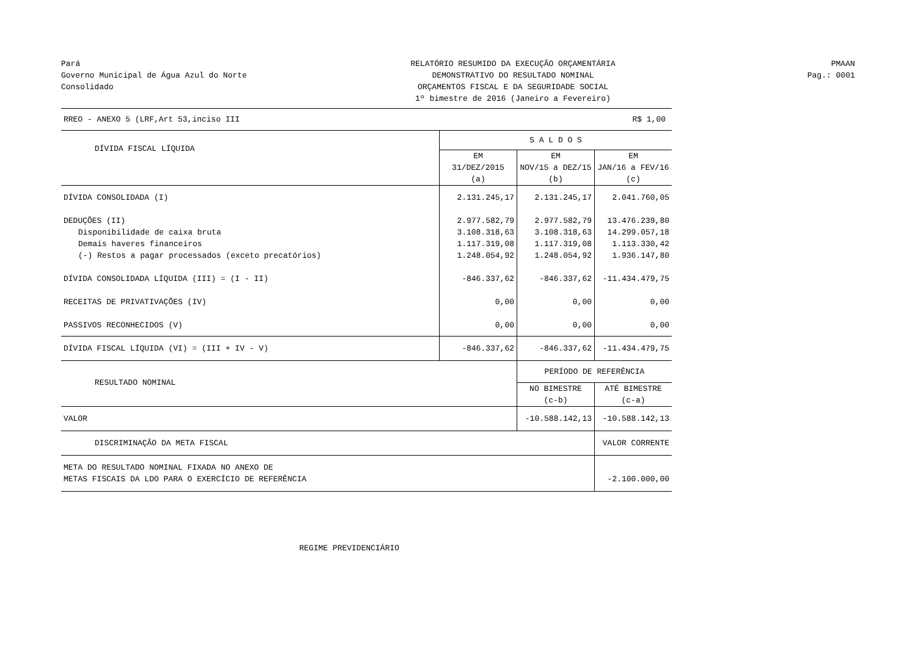Pará
Governo Municipal de Água Azul do Norte
Consolidado
RELATÓRIO RESUMIDO DA EXECUÇÃO ORÇAMENTÁRIA
DEMONSTRATIVO DO RESULTADO NOMINAL
ORÇAMENTOS FISCAL E DA SEGURIDADE SOCIAL
1º bimestre de 2016 (Janeiro a Fevereiro)
PMAAN
Pag.: 0001
| RREO - ANEXO 5 (LRF,Art 53,inciso III | R$ 1,00 | | |
| DÍVIDA FISCAL LÍQUIDA | S A L D O S | | |
| | EM 31/DEZ/2015 (a) | EM NOV/15 a DEZ/15 (b) | EM JAN/16 a FEV/16 (c) |
| DÍVIDA CONSOLIDADA (I) | 2.131.245,17 | 2.131.245,17 | 2.041.760,05 |
| DEDUÇÕES (II) | 2.977.582,79 | 2.977.582,79 | 13.476.239,80 |
| Disponibilidade de caixa bruta | 3.108.318,63 | 3.108.318,63 | 14.299.057,18 |
| Demais haveres financeiros | 1.117.319,08 | 1.117.319,08 | 1.113.330,42 |
| (-) Restos a pagar processados (exceto precatórios) | 1.248.054,92 | 1.248.054,92 | 1.936.147,80 |
| DÍVIDA CONSOLIDADA LÍQUIDA (III) = (I - II) | -846.337,62 | -846.337,62 | -11.434.479,75 |
| RECEITAS DE PRIVATIVAÇÕES (IV) | 0,00 | 0,00 | 0,00 |
| PASSIVOS RECONHECIDOS (V) | 0,00 | 0,00 | 0,00 |
| DÍVIDA FISCAL LÍQUIDA (VI) = (III + IV - V) | -846.337,62 | -846.337,62 | -11.434.479,75 |
| RESULTADO NOMINAL | | PERÍODO DE REFERÊNCIA | |
| | | NO BIMESTRE (c-b) | ATÉ BIMESTRE (c-a) |
| VALOR | | -10.588.142,13 | -10.588.142,13 |
| DISCRIMINAÇÃO DA META FISCAL | | | VALOR CORRENTE |
| META DO RESULTADO NOMINAL FIXADA NO ANEXO DE METAS FISCAIS DA LDO PARA O EXERCÍCIO DE REFERÊNCIA | | | -2.100.000,00 |
REGIME PREVIDENCIÁRIO